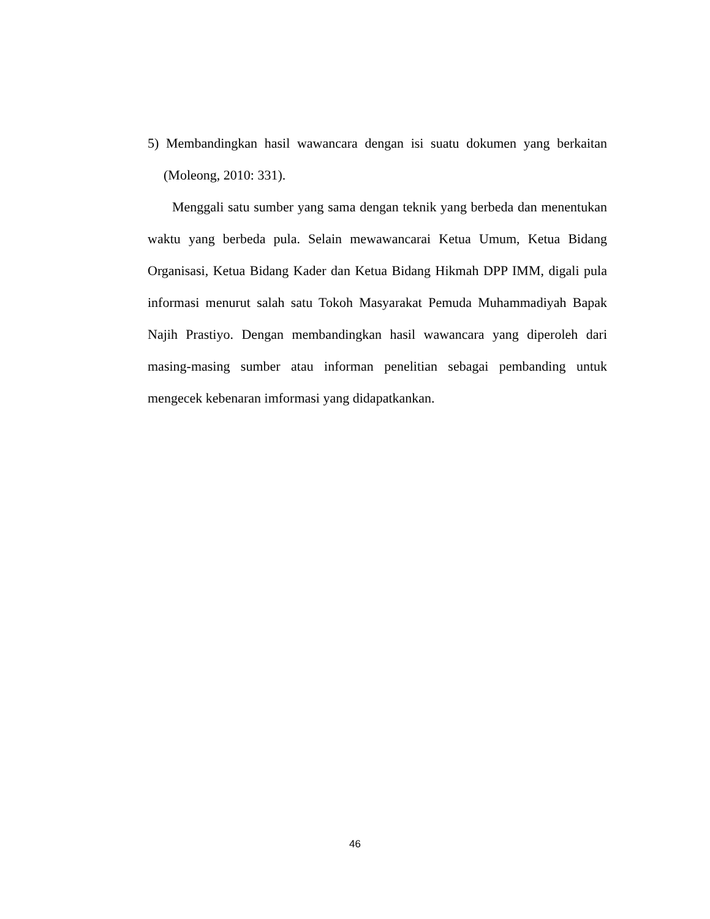5) Membandingkan hasil wawancara dengan isi suatu dokumen yang berkaitan (Moleong, 2010: 331).
Menggali satu sumber yang sama dengan teknik yang berbeda dan menentukan waktu yang berbeda pula. Selain mewawancarai Ketua Umum, Ketua Bidang Organisasi, Ketua Bidang Kader dan Ketua Bidang Hikmah DPP IMM, digali pula informasi menurut salah satu Tokoh Masyarakat Pemuda Muhammadiyah Bapak Najih Prastiyo. Dengan membandingkan hasil wawancara yang diperoleh dari masing-masing sumber atau informan penelitian sebagai pembanding untuk mengecek kebenaran imformasi yang didapatkankan.
46